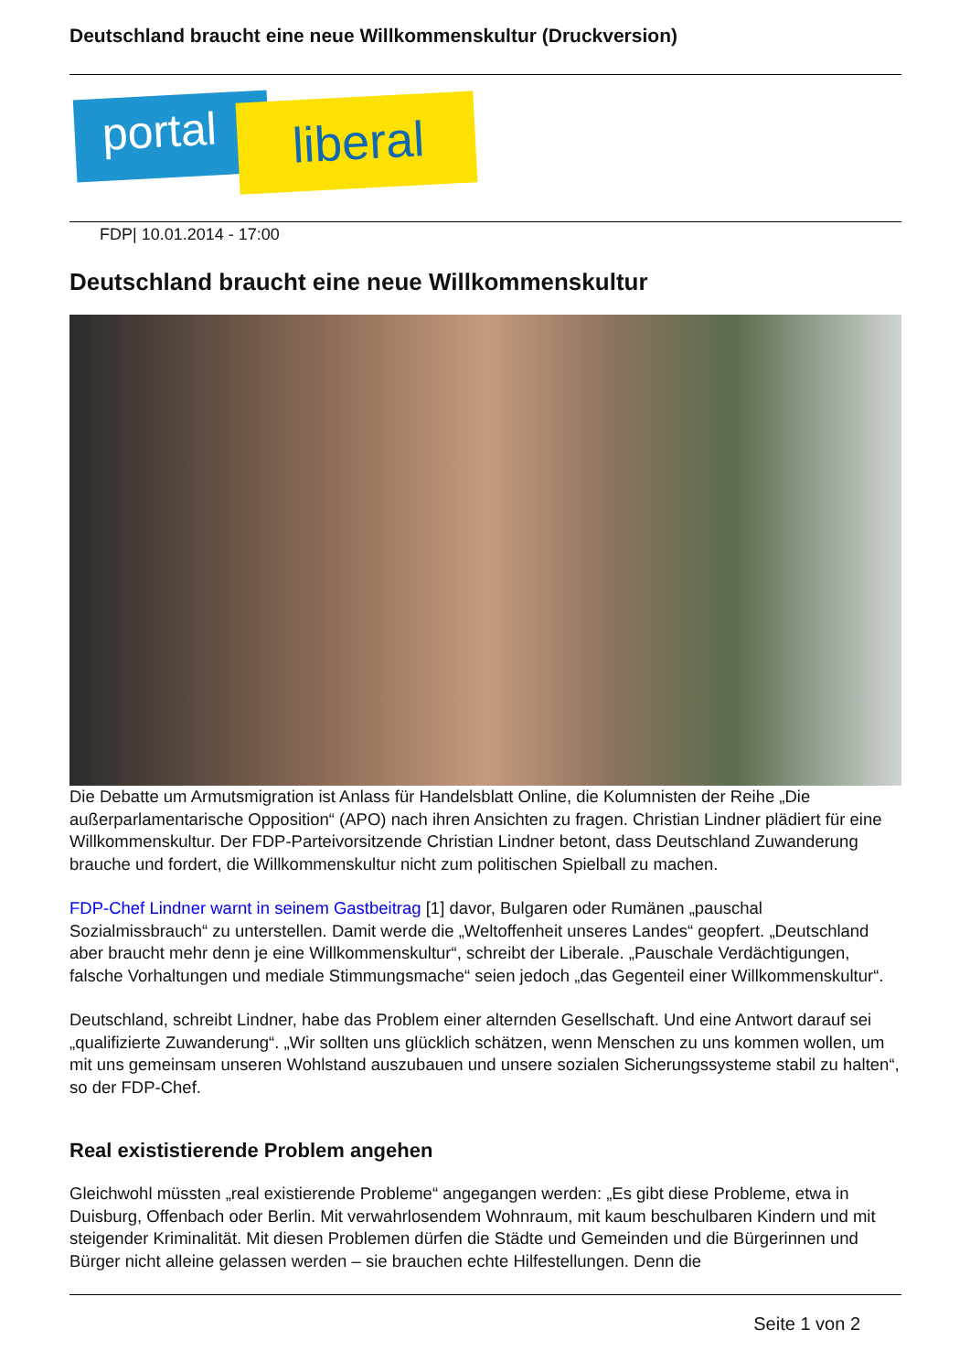Deutschland braucht eine neue Willkommenskultur (Druckversion)
portal liberal
FDP| 10.01.2014 - 17:00
Deutschland braucht eine neue Willkommenskultur
Die Debatte um Armutsmigration ist Anlass für Handelsblatt Online, die Kolumnisten der Reihe „Die außerparlamentarische Opposition“ (APO) nach ihren Ansichten zu fragen. Christian Lindner plädiert für eine Willkommenskultur. Der FDP-Parteivorsitzende Christian Lindner betont, dass Deutschland Zuwanderung brauche und fordert, die Willkommenskultur nicht zum politischen Spielball zu machen.
FDP-Chef Lindner warnt in seinem Gastbeitrag [1] davor, Bulgaren oder Rumänen „pauschal Sozialmissbrauch“ zu unterstellen. Damit werde die „Weltoffenheit unseres Landes“ geopfert. „Deutschland aber braucht mehr denn je eine Willkommenskultur“, schreibt der Liberale. „Pauschale Verdächtigungen, falsche Vorhaltungen und mediale Stimmungsmache“ seien jedoch „das Gegenteil einer Willkommenskultur“.
Deutschland, schreibt Lindner, habe das Problem einer alternden Gesellschaft. Und eine Antwort darauf sei „qualifizierte Zuwanderung“. „Wir sollten uns glücklich schätzen, wenn Menschen zu uns kommen wollen, um mit uns gemeinsam unseren Wohlstand auszubauen und unsere sozialen Sicherungssysteme stabil zu halten“, so der FDP-Chef.
Real exististierende Problem angehen
Gleichwohl müssten „real existierende Probleme“ angegangen werden: „Es gibt diese Probleme, etwa in Duisburg, Offenbach oder Berlin. Mit verwahrlosendem Wohnraum, mit kaum beschulbaren Kindern und mit steigender Kriminalität. Mit diesen Problemen dürfen die Städte und Gemeinden und die Bürgerinnen und Bürger nicht alleine gelassen werden – sie brauchen echte Hilfestellungen. Denn die
Seite 1 von 2